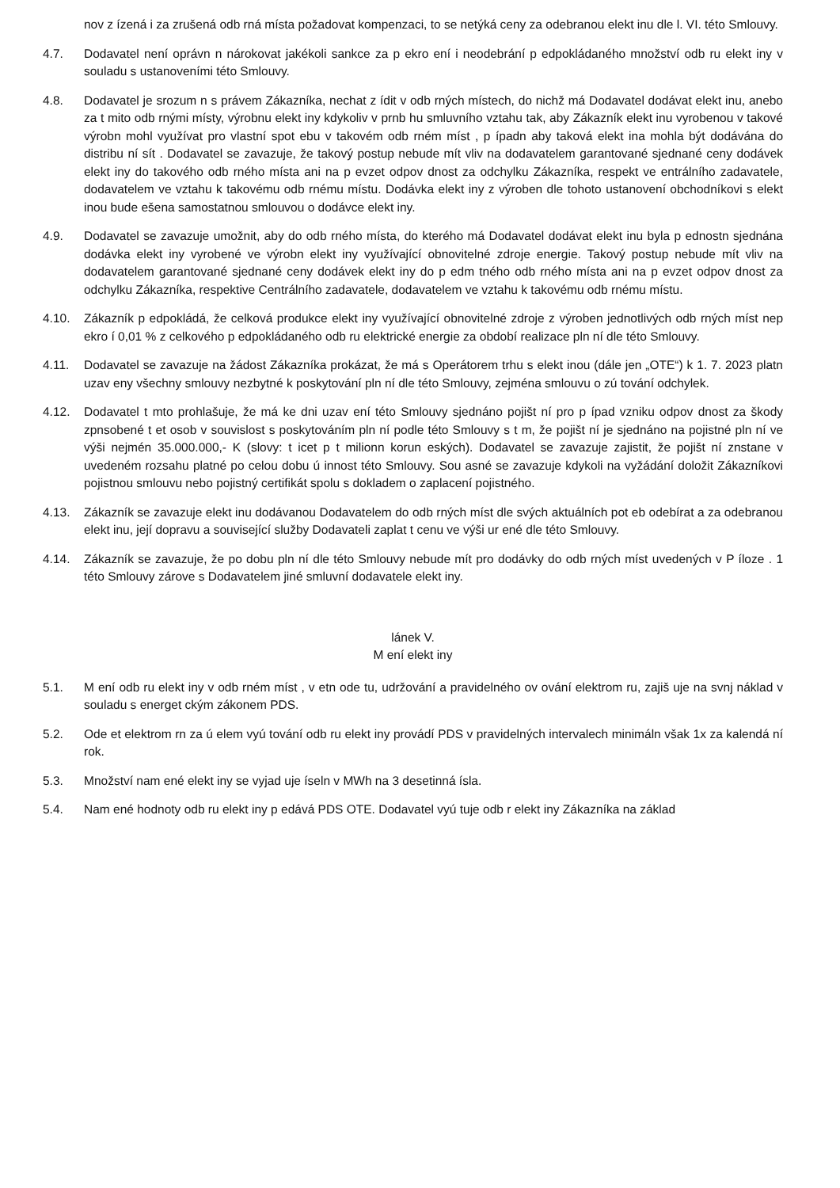nov z ízená i za zrušená odb rná místa požadovat kompenzaci, to se netýká ceny za odebranou elekt inu dle l. VI. této Smlouvy.
4.7. Dodavatel není oprávn n nárokovat jakékoli sankce za p ekro ení i neodebrání p edpokládaného množství odb ru elekt iny v souladu s ustanoveními této Smlouvy.
4.8. Dodavatel je srozum n s právem Zákazníka, nechat z ídit v odb rných místech, do nichž má Dodavatel dodávat elekt inu, anebo za t mito odb rnými místy, výrobnu elekt iny kdykoliv v prnb hu smluvního vztahu tak, aby Zákazník elekt inu vyrobenou v takové výrobn mohl využívat pro vlastní spot ebu v takovém odb rném míst , p ípadn aby taková elekt ina mohla být dodávána do distribu ní sít . Dodavatel se zavazuje, že takový postup nebude mít vliv na dodavatelem garantované sjednané ceny dodávek elekt iny do takového odb rného místa ani na p evzet odpov dnost za odchylku Zákazníka, respekt ve entrálního zadavatele, dodavatelem ve vztahu k takovému odb rnému místu. Dodávka elekt iny z výroben dle tohoto ustanovení obchodníkovi s elekt inou bude ešena samostatnou smlouvou o dodávce elekt iny.
4.9. Dodavatel se zavazuje umožnit, aby do odb rného místa, do kterého má Dodavatel dodávat elekt inu byla p ednostn sjednána dodávka elekt iny vyrobené ve výrobn elekt iny využívající obnovitelné zdroje energie. Takový postup nebude mít vliv na dodavatelem garantované sjednané ceny dodávek elekt iny do p edm tného odb rného místa ani na p evzet odpov dnost za odchylku Zákazníka, respektive Centrálního zadavatele, dodavatelem ve vztahu k takovému odb rnému místu.
4.10. Zákazník p edpokládá, že celková produkce elekt iny využívající obnovitelné zdroje z výroben jednotlivých odb rných míst nep ekro í 0,01 % z celkového p edpokládaného odb ru elektrické energie za období realizace pln ní dle této Smlouvy.
4.11. Dodavatel se zavazuje na žádost Zákazníka prokázat, že má s Operátorem trhu s elekt inou (dále jen „OTE“) k 1. 7. 2023 platn uzav eny všechny smlouvy nezbytné k poskytování pln ní dle této Smlouvy, zejména smlouvu o zú tování odchylek.
4.12. Dodavatel t mto prohlašuje, že má ke dni uzav ení této Smlouvy sjednáno pojišt ní pro p ípad vzniku odpov dnost za škody zpnsobené t et osob v souvislost s poskytováním pln ní podle této Smlouvy s t m, že pojišt ní je sjednáno na pojistné pln ní ve výši nejmén 35.000.000,- K (slovy: t icet p t milionn korun eských). Dodavatel se zavazuje zajistit, že pojišt ní znstane v uvedeném rozsahu platné po celou dobu ú innost této Smlouvy. Sou asné se zavazuje kdykoli na vyžádání doložit Zákazníkovi pojistnou smlouvu nebo pojistný certifikát spolu s dokladem o zaplacení pojistného.
4.13. Zákazník se zavazuje elekt inu dodávanou Dodavatelem do odb rných míst dle svých aktuálních pot eb odebírat a za odebranou elekt inu, její dopravu a související služby Dodavateli zaplat t cenu ve výši ur ené dle této Smlouvy.
4.14. Zákazník se zavazuje, že po dobu pln ní dle této Smlouvy nebude mít pro dodávky do odb rných míst uvedených v P íloze . 1 této Smlouvy zárove s Dodavatelem jiné smluvní dodavatele elekt iny.
lánek V.
M ení elekt iny
5.1. M ení odb ru elekt iny v odb rném míst , v etn ode tu, udržování a pravidelného ov ování elektrom ru, zajiš uje na svnj náklad v souladu s energet ckým zákonem PDS.
5.2. Ode et elektrom rn za ú elem vyú tování odb ru elekt iny provádí PDS v pravidelných intervalech minimáln však 1x za kalendá ní rok.
5.3. Množství nam ené elekt iny se vyjad uje íseln v MWh na 3 desetinná ísla.
5.4. Nam ené hodnoty odb ru elekt iny p edává PDS OTE. Dodavatel vyú tuje odb r elekt iny Zákazníka na základ